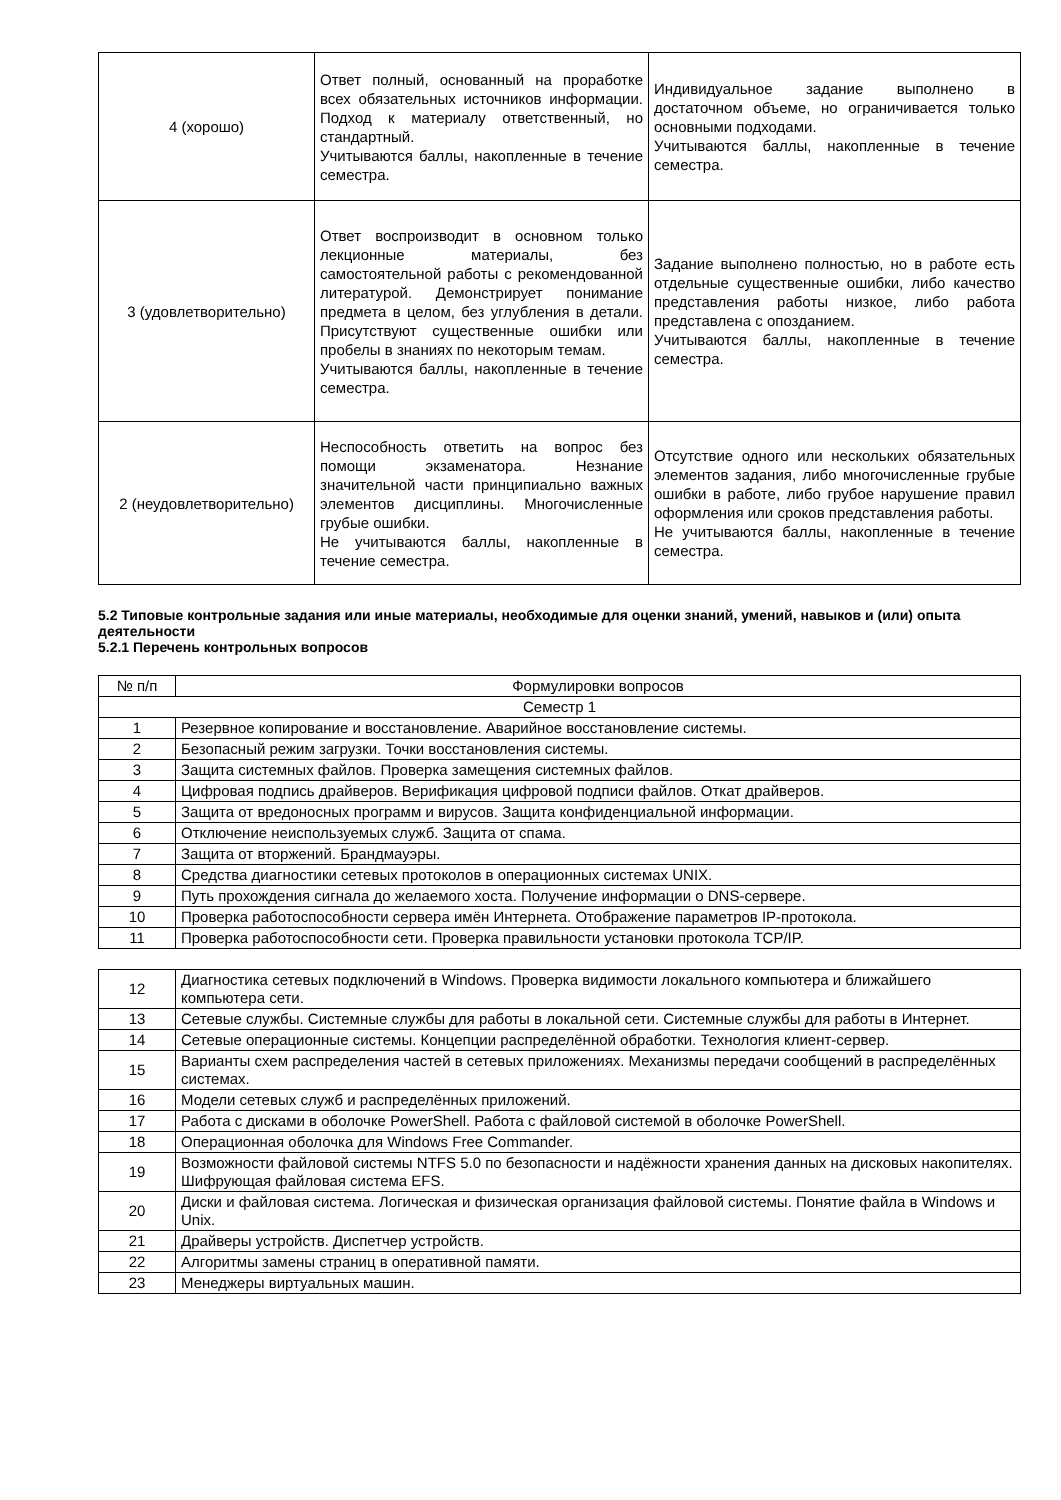| 4 (хорошо) | Ответ полный, основанный на проработке всех обязательных источников информации. Подход к материалу ответственный, но стандартный. Учитываются баллы, накопленные в течение семестра. | Индивидуальное задание выполнено в достаточном объеме, но ограничивается только основными подходами. Учитываются баллы, накопленные в течение семестра. |
| 3 (удовлетворительно) | Ответ воспроизводит в основном только лекционные материалы, без самостоятельной работы с рекомендованной литературой. Демонстрирует понимание предмета в целом, без углубления в детали. Присутствуют существенные ошибки или пробелы в знаниях по некоторым темам. Учитываются баллы, накопленные в течение семестра. | Задание выполнено полностью, но в работе есть отдельные существенные ошибки, либо качество представления работы низкое, либо работа представлена с опозданием. Учитываются баллы, накопленные в течение семестра. |
| 2 (неудовлетворительно) | Неспособность ответить на вопрос без помощи экзаменатора. Незнание значительной части принципиально важных элементов дисциплины. Многочисленные грубые ошибки. Не учитываются баллы, накопленные в течение семестра. | Отсутствие одного или нескольких обязательных элементов задания, либо многочисленные грубые ошибки в работе, либо грубое нарушение правил оформления или сроков представления работы. Не учитываются баллы, накопленные в течение семестра. |
5.2 Типовые контрольные задания или иные материалы, необходимые для оценки знаний, умений, навыков и (или) опыта деятельности
5.2.1 Перечень контрольных вопросов
| № п/п | Формулировки вопросов |
| Семестр 1 | |
| 1 | Резервное копирование и восстановление. Аварийное восстановление системы. |
| 2 | Безопасный режим загрузки. Точки восстановления системы. |
| 3 | Защита системных файлов. Проверка замещения системных файлов. |
| 4 | Цифровая подпись драйверов. Верификация цифровой подписи файлов. Откат драйверов. |
| 5 | Защита от вредоносных программ и вирусов. Защита конфиденциальной информации. |
| 6 | Отключение неиспользуемых служб. Защита от спама. |
| 7 | Защита от вторжений. Брандмауэры. |
| 8 | Средства диагностики сетевых протоколов в операционных системах UNIX. |
| 9 | Путь прохождения сигнала до желаемого хоста. Получение информации о DNS-сервере. |
| 10 | Проверка работоспособности сервера имён Интернета. Отображение параметров IP-протокола. |
| 11 | Проверка работоспособности сети. Проверка правильности установки протокола TCP/IP. |
| 12 | Диагностика сетевых подключений в Windows. Проверка видимости локального компьютера и ближайшего компьютера сети. |
| 13 | Сетевые службы. Системные службы для работы в локальной сети. Системные службы для работы в Интернет. |
| 14 | Сетевые операционные системы. Концепции распределённой обработки. Технология клиент-сервер. |
| 15 | Варианты схем распределения частей в сетевых приложениях. Механизмы передачи сообщений в распределённых системах. |
| 16 | Модели сетевых служб и распределённых приложений. |
| 17 | Работа с дисками в оболочке PowerShell. Работа с файловой системой в оболочке PowerShell. |
| 18 | Операционная оболочка для Windows Free Commander. |
| 19 | Возможности файловой системы NTFS 5.0 по безопасности и надёжности хранения данных на дисковых накопителях. Шифрующая файловая система EFS. |
| 20 | Диски и файловая система. Логическая и физическая организация файловой системы. Понятие файла в Windows и Unix. |
| 21 | Драйверы устройств. Диспетчер устройств. |
| 22 | Алгоритмы замены страниц в оперативной памяти. |
| 23 | Менеджеры виртуальных машин. |